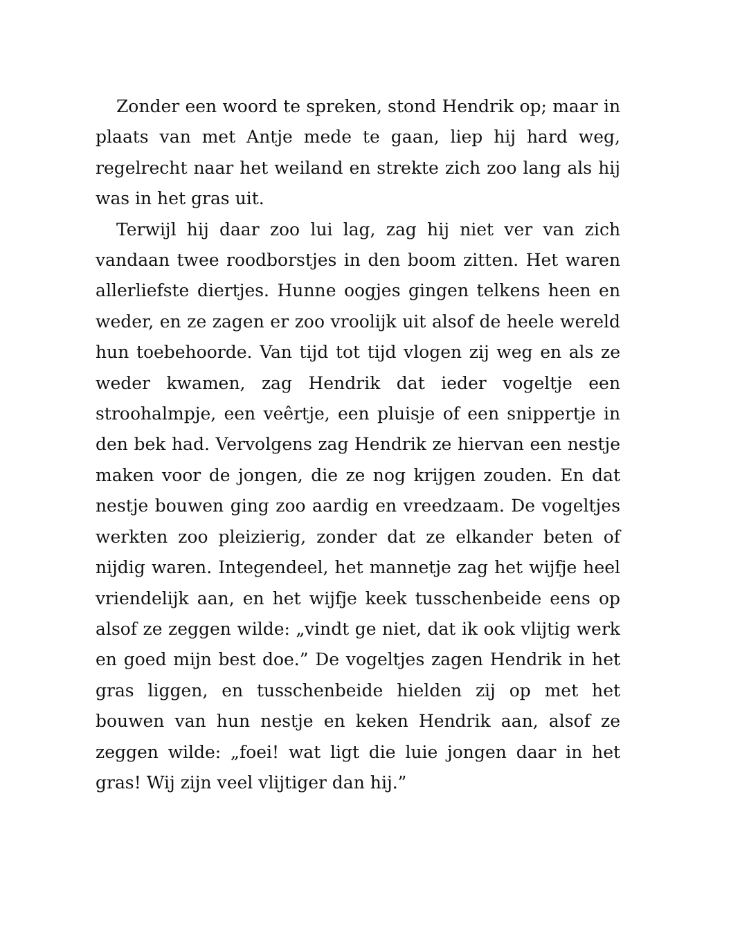Zonder een woord te spreken, stond Hendrik op; maar in plaats van met Antje mede te gaan, liep hij hard weg, regelrecht naar het weiland en strekte zich zoo lang als hij was in het gras uit.
Terwijl hij daar zoo lui lag, zag hij niet ver van zich vandaan twee roodborstjes in den boom zitten. Het waren allerliefste diertjes. Hunne oogjes gingen telkens heen en weder, en ze zagen er zoo vroolijk uit alsof de heele wereld hun toebehoorde. Van tijd tot tijd vlogen zij weg en als ze weder kwamen, zag Hendrik dat ieder vogeltje een stroohalmpje, een veêrtje, een pluisje of een snippertje in den bek had. Vervolgens zag Hendrik ze hiervan een nestje maken voor de jongen, die ze nog krijgen zouden. En dat nestje bouwen ging zoo aardig en vreedzaam. De vogeltjes werkten zoo pleizierig, zonder dat ze elkander beten of nijdig waren. Integendeel, het mannetje zag het wijfje heel vriendelijk aan, en het wijfje keek tusschenbeide eens op alsof ze zeggen wilde: „vindt ge niet, dat ik ook vlijtig werk en goed mijn best doe.” De vogeltjes zagen Hendrik in het gras liggen, en tusschenbeide hielden zij op met het bouwen van hun nestje en keken Hendrik aan, alsof ze zeggen wilde: „foei! wat ligt die luie jongen daar in het gras! Wij zijn veel vlijtiger dan hij.”